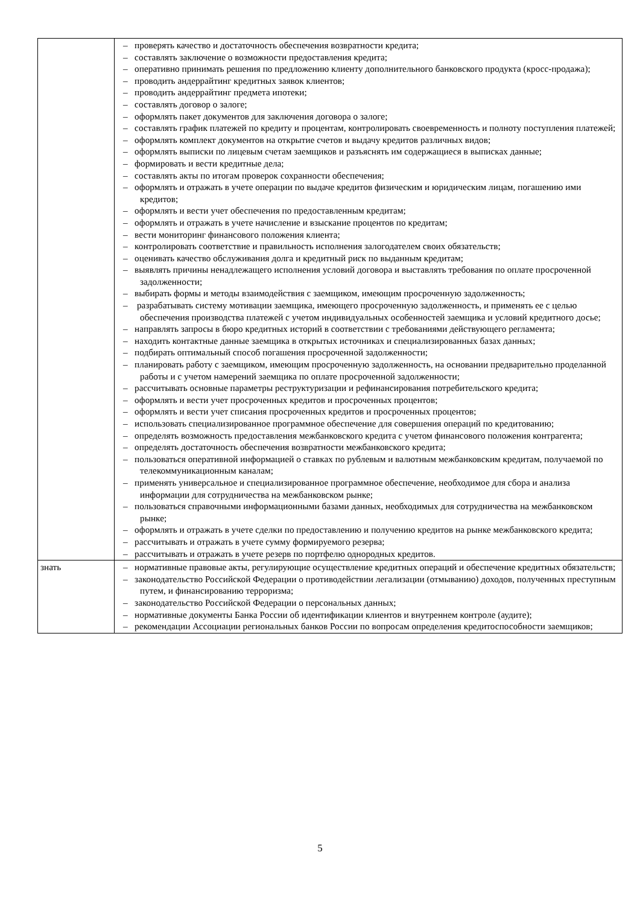| | – проверять качество и достаточность обеспечения возвратности кредита; – составлять заключение о возможности предоставления кредита; – оперативно принимать решения по предложению клиенту дополнительного банковского продукта (кросс-продажа); – проводить андеррайтинг кредитных заявок клиентов; – проводить андеррайтинг предмета ипотеки; – составлять договор о залоге; – оформлять пакет документов для заключения договора о залоге; – составлять график платежей по кредиту и процентам, контролировать своевременность и полноту поступления платежей; – оформлять комплект документов на открытие счетов и выдачу кредитов различных видов; – оформлять выписки по лицевым счетам заемщиков и разъяснять им содержащиеся в выписках данные; – формировать и вести кредитные дела; – составлять акты по итогам проверок сохранности обеспечения; – оформлять и отражать в учете операции по выдаче кредитов физическим и юридическим лицам, погашению ими кредитов; – оформлять и вести учет обеспечения по предоставленным кредитам; – оформлять и отражать в учете начисление и взыскание процентов по кредитам; – вести мониторинг финансового положения клиента; – контролировать соответствие и правильность исполнения залогодателем своих обязательств; – оценивать качество обслуживания долга и кредитный риск по выданным кредитам; – выявлять причины ненадлежащего исполнения условий договора и выставлять требования по оплате просроченной задолженности; – выбирать формы и методы взаимодействия с заемщиком, имеющим просроченную задолженность; – разрабатывать систему мотивации заемщика, имеющего просроченную задолженность, и применять ее с целью обеспечения производства платежей с учетом индивидуальных особенностей заемщика и условий кредитного досье; – направлять запросы в бюро кредитных историй в соответствии с требованиями действующего регламента; – находить контактные данные заемщика в открытых источниках и специализированных базах данных; – подбирать оптимальный способ погашения просроченной задолженности; – планировать работу с заемщиком, имеющим просроченную задолженность, на основании предварительно проделанной работы и с учетом намерений заемщика по оплате просроченной задолженности; – рассчитывать основные параметры реструктуризации и рефинансирования потребительского кредита; – оформлять и вести учет просроченных кредитов и просроченных процентов; – оформлять и вести учет списания просроченных кредитов и просроченных процентов; – использовать специализированное программное обеспечение для совершения операций по кредитованию; – определять возможность предоставления межбанковского кредита с учетом финансового положения контрагента; – определять достаточность обеспечения возвратности межбанковского кредита; – пользоваться оперативной информацией о ставках по рублевым и валютным межбанковским кредитам, получаемой по телекоммуникационным каналам; – применять универсальное и специализированное программное обеспечение, необходимое для сбора и анализа информации для сотрудничества на межбанковском рынке; – пользоваться справочными информационными базами данных, необходимых для сотрудничества на межбанковском рынке; – оформлять и отражать в учете сделки по предоставлению и получению кредитов на рынке межбанковского кредита; – рассчитывать и отражать в учете сумму формируемого резерва; – рассчитывать и отражать в учете резерв по портфелю однородных кредитов. |
| знать | – нормативные правовые акты, регулирующие осуществление кредитных операций и обеспечение кредитных обязательств; – законодательство Российской Федерации о противодействии легализации (отмыванию) доходов, полученных преступным путем, и финансированию терроризма; – законодательство Российской Федерации о персональных данных; – нормативные документы Банка России об идентификации клиентов и внутреннем контроле (аудите); – рекомендации Ассоциации региональных банков России по вопросам определения кредитоспособности заемщиков; |
5